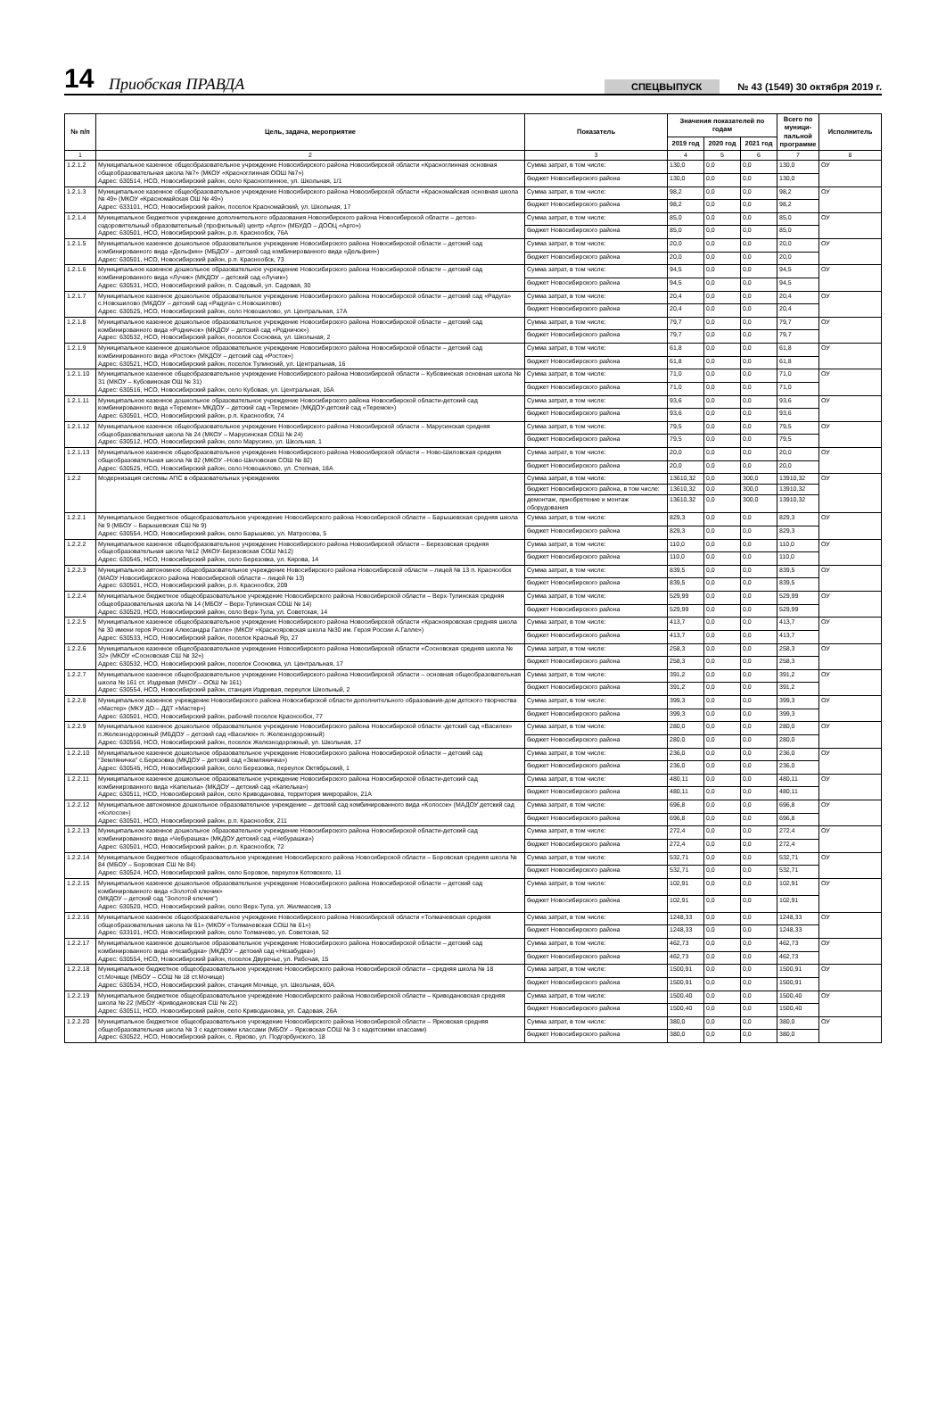14 Приобская ПРАВДА СПЕЦВЫПУСК № 43 (1549) 30 октября 2019 г.
| № п/п | Цель, задача, мероприятие | Показатель | Значения показателей по годам | | | Всего по муници-пальной программе | Исполнитель |
| --- | --- | --- | --- | --- | --- | --- | --- |
| | | | 2019 год | 2020 год | 2021 год | | |
| 1 | 2 | 3 | 4 | 5 | 6 | 7 | 8 |
| 1.2.1.2 | Муниципальное казенное общеобразовательное учреждение Новосибирского района Новосибирской области «Красноглинная основная общеобразовательная школа №7» (МКОУ «Красноглинная ООШ №7») Адрес: 630514, НСО, Новосибирский район, село Красноглинное, ул. Школьная, 1/1 | Сумма затрат, в том числе: | 130,0 | 0,0 | 0,0 | 130,0 | ОУ |
| | | бюджет Новосибирского района | 130,0 | 0,0 | 0,0 | 130,0 | |
| 1.2.1.3 | Муниципальное казенное общеобразовательное учреждение Новосибирского района Новосибирской области «Красномайская основная школа № 49» (МКОУ «Красномайская ОШ № 49») Адрес: 633101, НСО, Новосибирский район, поселок Красномайский, ул. Школьная, 17 | Сумма затрат, в том числе: | 98,2 | 0,0 | 0,0 | 98,2 | ОУ |
| | | бюджет Новосибирского района | 98,2 | 0,0 | 0,0 | 98,2 | |
| 1.2.1.4 | Муниципальное бюджетное учреждение дополнительного образования Новосибирского района Новосибирской области – детско-оздоровительный образовательный (профильный) центр «Арго» (МБУДО – ДООЦ «Арго») Адрес: 630501, НСО, Новосибирский район, р.п. Краснообск, 76А | Сумма затрат, в том числе: | 85,0 | 0,0 | 0,0 | 85,0 | ОУ |
| | | бюджет Новосибирского района | 85,0 | 0,0 | 0,0 | 85,0 | |
| 1.2.1.5 | Муниципальное казенное дошкольное образовательное учреждение Новосибирского района Новосибирской области – детский сад комбинированного вида «Дельфин» (МБДОУ – детский сад комбинированного вида «Дельфин») Адрес: 630501, НСО, Новосибирский район, р.п. Краснообск, 73 | Сумма затрат, в том числе: | 20,0 | 0,0 | 0,0 | 20,0 | ОУ |
| | | бюджет Новосибирского района | 20,0 | 0,0 | 0,0 | 20,0 | |
| 1.2.1.6 | Муниципальное казенное дошкольное образовательное учреждение Новосибирского района Новосибирской области – детский сад комбинированного вида «Лучик» (МКДОУ – детский сад «Лучик») Адрес: 630531, НСО, Новосибирский район, п. Садовый, ул. Садовая, 30 | Сумма затрат, в том числе: | 94,5 | 0,0 | 0,0 | 94,5 | ОУ |
| | | бюджет Новосибирского района | 94,5 | 0,0 | 0,0 | 94,5 | |
| 1.2.1.7 | Муниципальное казенное дошкольное образовательное учреждение Новосибирского района Новосибирской области – детский сад «Радуга» с.Новошилово (МКДОУ – детский сад «Радуга» с.Новошилово) Адрес: 630525, НСО, Новосибирский район, село Новошилово, ул. Центральная, 17А | Сумма затрат, в том числе: | 20,4 | 0,0 | 0,0 | 20,4 | ОУ |
| | | бюджет Новосибирского района | 20,4 | 0,0 | 0,0 | 20,4 | |
| 1.2.1.8 | Муниципальное казенное дошкольное образовательное учреждение Новосибирского района Новосибирской области – детский сад комбинированного вида «Родничок» (МКДОУ – детский сад «Родничок») Адрес: 630532, НСО, Новосибирский район, поселок Сосновка, ул. Школьная, 2 | Сумма затрат, в том числе: | 79,7 | 0,0 | 0,0 | 79,7 | ОУ |
| | | бюджет Новосибирского района | 79,7 | 0,0 | 0,0 | 79,7 | |
| 1.2.1.9 | Муниципальное казенное дошкольное образовательное учреждение Новосибирского района Новосибирской области – детский сад комбинированного вида «Росток» (МКДОУ – детский сад «Росток») Адрес: 630521, НСО, Новосибирский район, поселок Тулинский, ул. Центральная, 16 | Сумма затрат, в том числе: | 61,8 | 0,0 | 0,0 | 61,8 | ОУ |
| | | бюджет Новосибирского района | 61,8 | 0,0 | 0,0 | 61,8 | |
| 1.2.1.10 | Муниципальное казенное общеобразовательное учреждение Новосибирского района Новосибирской области – Кубовинская основная школа № 31 (МКОУ – Кубовинская ОШ № 31) Адрес: 630516, НСО, Новосибирский район, село Кубовая, ул. Центральная, 16А | Сумма затрат, в том числе: | 71,0 | 0,0 | 0,0 | 71,0 | ОУ |
| | | бюджет Новосибирского района | 71,0 | 0,0 | 0,0 | 71,0 | |
| 1.2.1.11 | Муниципальное казенное дошкольное образовательное учреждение Новосибирского района Новосибирской области-детский сад комбинированного вида «Теремок» МКДОУ – детский сад «Теремок» (МКДОУ-детский сад «Теремок») Адрес: 630501, НСО, Новосибирский район, р.п. Краснообск, 74 | Сумма затрат, в том числе: | 93,6 | 0,0 | 0,0 | 93,6 | ОУ |
| | | бюджет Новосибирского района | 93,6 | 0,0 | 0,0 | 93,6 | |
| 1.2.1.12 | Муниципальное казенное общеобразовательное учреждение Новосибирского района Новосибирской области – Марусинская средняя общеобразовательная школа № 24 (МКОУ – Марусинская СОШ № 24) Адрес: 630512, НСО, Новосибирский район, село Марусино, ул. Школьная, 1 | Сумма затрат, в том числе: | 79,5 | 0,0 | 0,0 | 79,5 | ОУ |
| | | бюджет Новосибирского района | 79,5 | 0,0 | 0,0 | 79,5 | |
| 1.2.1.13 | Муниципальное казенное общеобразовательное учреждение Новосибирского района Новосибирской области – Ново-Шиловская средняя общеобразовательная школа № 82 (МКОУ –Ново-Шиловская СОШ № 82) Адрес: 630525, НСО, Новосибирский район, село Новошилово, ул. Степная, 18А | Сумма затрат, в том числе: | 20,0 | 0,0 | 0,0 | 20,0 | ОУ |
| | | бюджет Новосибирского района | 20,0 | 0,0 | 0,0 | 20,0 | |
| 1.2.2 | Модернизация системы АПС в образовательных учреждениях | Сумма затрат, в том числе: | 13610,32 | 0,0 | 300,0 | 13910,32 | ОУ |
| | | бюджет Новосибирского района, в том числе: | 13610,32 | 0,0 | 300,0 | 13910,32 | |
| | | демонтаж, приобретение и монтаж оборудования | 13610,32 | 0,0 | 300,0 | 13910,32 | |
| 1.2.2.1 | Муниципальное бюджетное общеобразовательное учреждение Новосибирского района Новосибирской области – Барышевская средняя школа № 9 (МБОУ – Барышевская СШ № 9) Адрес: 630554, НСО, Новосибирский район, село Барышево, ул. Матросова, 5 | Сумма затрат, в том числе: | 829,3 | 0,0 | 0,0 | 829,3 | ОУ |
| | | бюджет Новосибирского района | 829,3 | 0,0 | 0,0 | 829,3 | |
| 1.2.2.2 | Муниципальное казенное общеобразовательное учреждение Новосибирского района Новосибирской области – Березовская средняя общеобразовательная школа №12 (МКОУ-Березовская СОШ №12) Адрес: 630545, НСО, Новосибирский район, село Березовка, ул. Кирова, 14 | Сумма затрат, в том числе: | 110,0 | 0,0 | 0,0 | 110,0 | ОУ |
| | | бюджет Новосибирского района | 110,0 | 0,0 | 0,0 | 110,0 | |
| 1.2.2.3 | Муниципальное автономное общеобразовательное учреждение Новосибирского района Новосибирской области – лицей № 13 п. Краснообск (МАОУ Новосибирского района Новосибирской области – лицей № 13) Адрес: 630501, НСО, Новосибирский район, р.п. Краснообск, 209 | Сумма затрат, в том числе: | 839,5 | 0,0 | 0,0 | 839,5 | ОУ |
| | | бюджет Новосибирского района | 839,5 | 0,0 | 0,0 | 839,5 | |
| 1.2.2.4 | Муниципальное бюджетное общеобразовательное учреждение Новосибирского района Новосибирской области – Верх-Тулинская средняя общеобразовательная школа № 14 (МБОУ – Верх-Тулинская СОШ № 14) Адрес: 630520, НСО, Новосибирский район, село Верх-Тула, ул. Советская, 14 | Сумма затрат, в том числе: | 529,99 | 0,0 | 0,0 | 529,99 | ОУ |
| | | бюджет Новосибирского района | 529,99 | 0,0 | 0,0 | 529,99 | |
| 1.2.2.5 | Муниципальное казенное общеобразовательное учреждение Новосибирского района Новосибирской области «Краснояровская средняя школа № 30 имени героя России Александра Галле» (МКОУ «Краснояровская школа №30 им. Героя России А.Галле») Адрес: 630533, НСО, Новосибирский район, поселок Красный Яр, 27 | Сумма затрат, в том числе: | 413,7 | 0,0 | 0,0 | 413,7 | ОУ |
| | | бюджет Новосибирского района | 413,7 | 0,0 | 0,0 | 413,7 | |
| 1.2.2.6 | Муниципальное казенное общеобразовательное учреждение Новосибирского района Новосибирской области «Сосновская средняя школа № 32» (МКОУ «Сосновская СШ № 32») Адрес: 630532, НСО, Новосибирский район, поселок Сосновка, ул. Центральная, 17 | Сумма затрат, в том числе: | 258,3 | 0,0 | 0,0 | 258,3 | ОУ |
| | | бюджет Новосибирского района | 258,3 | 0,0 | 0,0 | 258,3 | |
| 1.2.2.7 | Муниципальное казенное общеобразовательное учреждение Новосибирского района Новосибирской области – основная общеобразовательная школа № 161 ст. Издревая (МКОУ – ООШ № 161) Адрес: 630554, НСО, Новосибирский район, станция Издревая, переулок Школьный, 2 | Сумма затрат, в том числе: | 391,2 | 0,0 | 0,0 | 391,2 | ОУ |
| | | бюджет Новосибирского района | 391,2 | 0,0 | 0,0 | 391,2 | |
| 1.2.2.8 | Муниципальное казенное учреждение Новосибирского района Новосибирской области дополнительного образования-дом детского творчества «Мастер» (МКУ ДО – ДДТ «Мастер») Адрес: 630501, НСО, Новосибирский район, рабочий поселок Краснообск, 77 | Сумма затрат, в том числе: | 399,3 | 0,0 | 0,0 | 399,3 | ОУ |
| | | бюджет Новосибирского района | 399,3 | 0,0 | 0,0 | 399,3 | |
| 1.2.2.9 | Муниципальное казенное дошкольное образовательное учреждение Новосибирского района Новосибирской области -детский сад «Василек» п.Железнодорожный (МБДОУ – детский сад «Василек» п. Железнодорожный) Адрес: 630556, НСО, Новосибирский район, поселок Железнодорожный, ул. Школьная, 17 | Сумма затрат, в том числе: | 280,0 | 0,0 | 0,0 | 280,0 | ОУ |
| | | бюджет Новосибирского района | 280,0 | 0,0 | 0,0 | 280,0 | |
| 1.2.2.10 | Муниципальное казенное дошкольное образовательное учреждение Новосибирского района Новосибирской области – детский сад "Земляничка" с.Березовка (МКДОУ – детский сад «Земляничка») Адрес: 630545, НСО, Новосибирский район, село Березовка, переулок Октябрьский, 1 | Сумма затрат, в том числе: | 236,0 | 0,0 | 0,0 | 236,0 | ОУ |
| | | бюджет Новосибирского района | 236,0 | 0,0 | 0,0 | 236,0 | |
| 1.2.2.11 | Муниципальное казенное дошкольное образовательное учреждение Новосибирского района Новосибирской области-детский сад комбинированного вида «Капелька» (МКДОУ – детский сад «Капелька») Адрес: 630511, НСО, Новосибирский район, село Криводановка, территория микрорайон, 21А | Сумма затрат, в том числе: | 480,11 | 0,0 | 0,0 | 480,11 | ОУ |
| | | бюджет Новосибирского района | 480,11 | 0,0 | 0,0 | 480,11 | |
| 1.2.2.12 | Муниципальное автономное дошкольное образовательное учреждение – детский сад комбинированного вида «Колосок» (МАДОУ детский сад «Колосок») Адрес: 630501, НСО, Новосибирский район, р.п. Краснообск, 211 | Сумма затрат, в том числе: | 696,8 | 0,0 | 0,0 | 696,8 | ОУ |
| | | бюджет Новосибирского района | 696,8 | 0,0 | 0,0 | 696,8 | |
| 1.2.2.13 | Муниципальное казенное дошкольное образовательное учреждение Новосибирского района Новосибирской области-детский сад комбинированного вида «Чебурашка» (МКДОУ детский сад «Чебурашка») Адрес: 630501, НСО, Новосибирский район, р.п. Краснообск, 72 | Сумма затрат, в том числе: | 272,4 | 0,0 | 0,0 | 272,4 | ОУ |
| | | бюджет Новосибирского района | 272,4 | 0,0 | 0,0 | 272,4 | |
| 1.2.2.14 | Муниципальное бюджетное общеобразовательное учреждение Новосибирского района Новосибирской области – Боровская средняя школа № 84 (МБОУ – Боровская СШ № 84) Адрес: 630524, НСО, Новосибирский район, село Боровое, переулок Котовского, 11 | Сумма затрат, в том числе: | 532,71 | 0,0 | 0,0 | 532,71 | ОУ |
| | | бюджет Новосибирского района | 532,71 | 0,0 | 0,0 | 532,71 | |
| 1.2.2.15 | Муниципальное казенное дошкольное образовательное учреждение Новосибирского района Новосибирской области – детский сад комбинированного вида «Золотой ключик» (МКДОУ – детский сад "Золотой ключик") Адрес: 630520, НСО, Новосибирский район, село Верх-Тула, ул. Жилмассив, 13 | Сумма затрат, в том числе: | 102,91 | 0,0 | 0,0 | 102,91 | ОУ |
| | | бюджет Новосибирского района | 102,91 | 0,0 | 0,0 | 102,91 | |
| 1.2.2.16 | Муниципальное казенное общеобразовательное учреждение Новосибирского района Новосибирской области «Толмачевская средняя общеобразовательная школа № 61» (МКОУ «Толмачевская СОШ № 61») Адрес: 633101, НСО, Новосибирский район, село Толмачево, ул. Советская, 52 | Сумма затрат, в том числе: | 1248,33 | 0,0 | 0,0 | 1248,33 | ОУ |
| | | бюджет Новосибирского района | 1248,33 | 0,0 | 0,0 | 1248,33 | |
| 1.2.2.17 | Муниципальное казенное дошкольное образовательное учреждение Новосибирского района Новосибирской области – детский сад комбинированного вида «Незабудка» (МКДОУ – детский сад «Незабудка») Адрес: 630554, НСО, Новосибирский район, поселок Двуречье, ул. Рабочая, 15 | Сумма затрат, в том числе: | 462,73 | 0,0 | 0,0 | 462,73 | ОУ |
| | | бюджет Новосибирского района | 462,73 | 0,0 | 0,0 | 462,73 | |
| 1.2.2.18 | Муниципальное бюджетное общеобразовательное учреждение Новосибирского района Новосибирской области – средняя школа № 18 ст.Мочище (МБОУ – СОШ № 18 ст.Мочище) Адрес: 630534, НСО, Новосибирский район, станция Мочище, ул. Школьная, 60А | Сумма затрат, в том числе: | 1500,91 | 0,0 | 0,0 | 1500,91 | ОУ |
| | | бюджет Новосибирского района | 1500,91 | 0,0 | 0,0 | 1500,91 | |
| 1.2.2.19 | Муниципальное бюджетное общеобразовательное учреждение Новосибирского района Новосибирской области – Криводановская средняя школа № 22 (МБОУ -Криводановская СШ № 22) Адрес: 630511, НСО, Новосибирский район, село Криводановка, ул. Садовая, 26А | Сумма затрат, в том числе: | 1500,40 | 0,0 | 0,0 | 1500,40 | ОУ |
| | | бюджет Новосибирского района | 1500,40 | 0,0 | 0,0 | 1500,40 | |
| 1.2.2.20 | Муниципальное бюджетное общеобразовательное учреждение Новосибирского района Новосибирской области – Ярковская средняя общеобразовательная школа № 3 с кадетскими классами (МБОУ – Ярковская СОШ № 3 с кадетскими классами) Адрес: 630522, НСО, Новосибирский район, с. Ярково, ул. Подгорбунского, 18 | Сумма затрат, в том числе: | 380,0 | 0,0 | 0,0 | 380,0 | ОУ |
| | | бюджет Новосибирского района | 380,0 | 0,0 | 0,0 | 380,0 | |